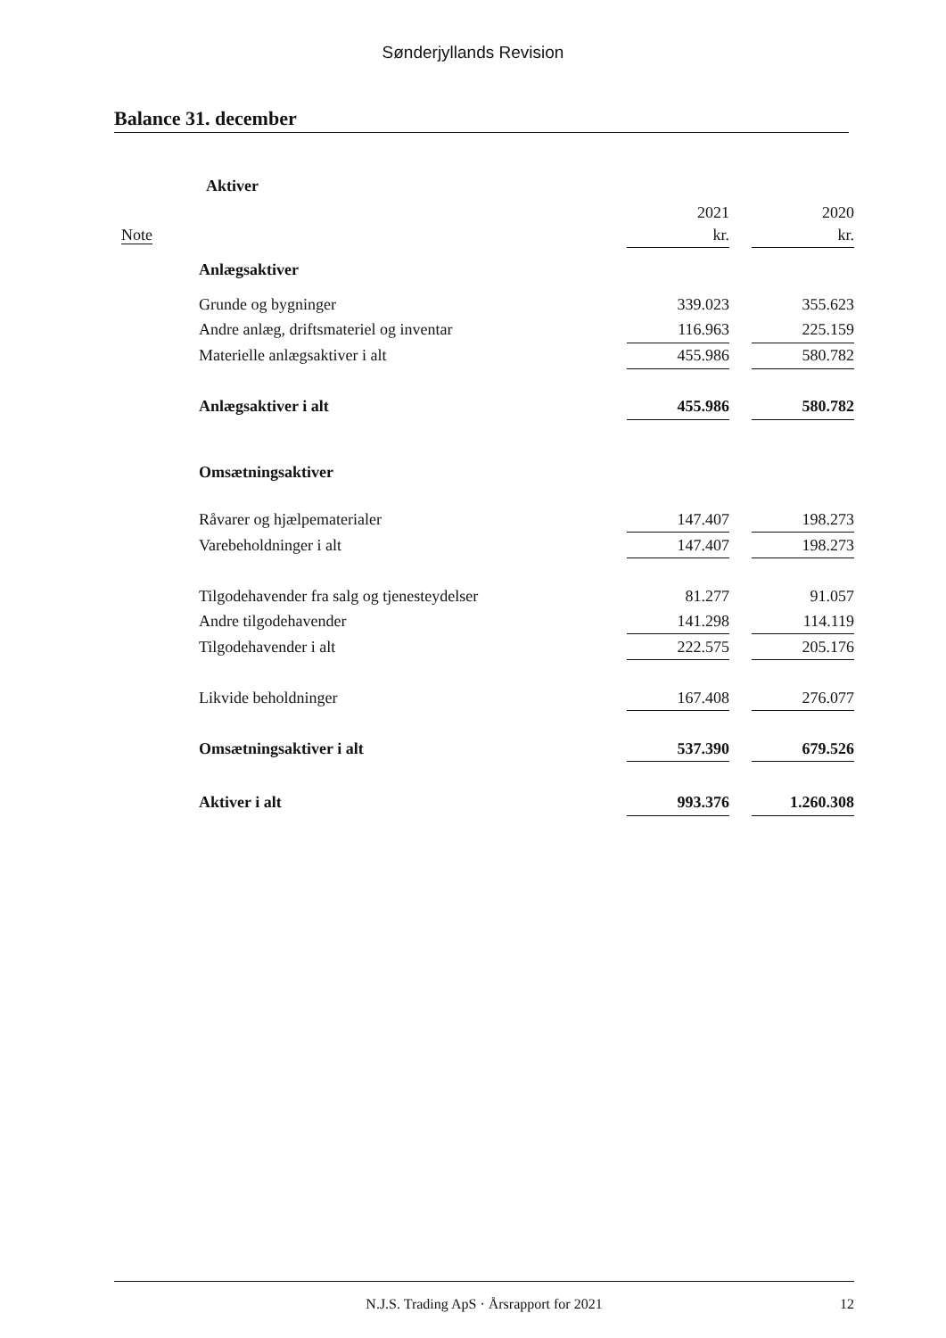Sønderjyllands Revision
Balance 31. december
| | Aktiver | | | |
| | | 2021 | | 2020 |
| Note | | kr. | | kr. |
| | Anlægsaktiver | | | |
| | Grunde og bygninger | 339.023 | | 355.623 |
| | Andre anlæg, driftsmateriel og inventar | 116.963 | | 225.159 |
| | Materielle anlægsaktiver i alt | 455.986 | | 580.782 |
| | Anlægsaktiver i alt | 455.986 | | 580.782 |
| | Omsætningsaktiver | | | |
| | Råvarer og hjælpematerialer | 147.407 | | 198.273 |
| | Varebeholdninger i alt | 147.407 | | 198.273 |
| | Tilgodehavender fra salg og tjenesteydelser | 81.277 | | 91.057 |
| | Andre tilgodehavender | 141.298 | | 114.119 |
| | Tilgodehavender i alt | 222.575 | | 205.176 |
| | Likvide beholdninger | 167.408 | | 276.077 |
| | Omsætningsaktiver i alt | 537.390 | | 679.526 |
| | Aktiver i alt | 993.376 | | 1.260.308 |
N.J.S. Trading ApS · Årsrapport for 2021 12